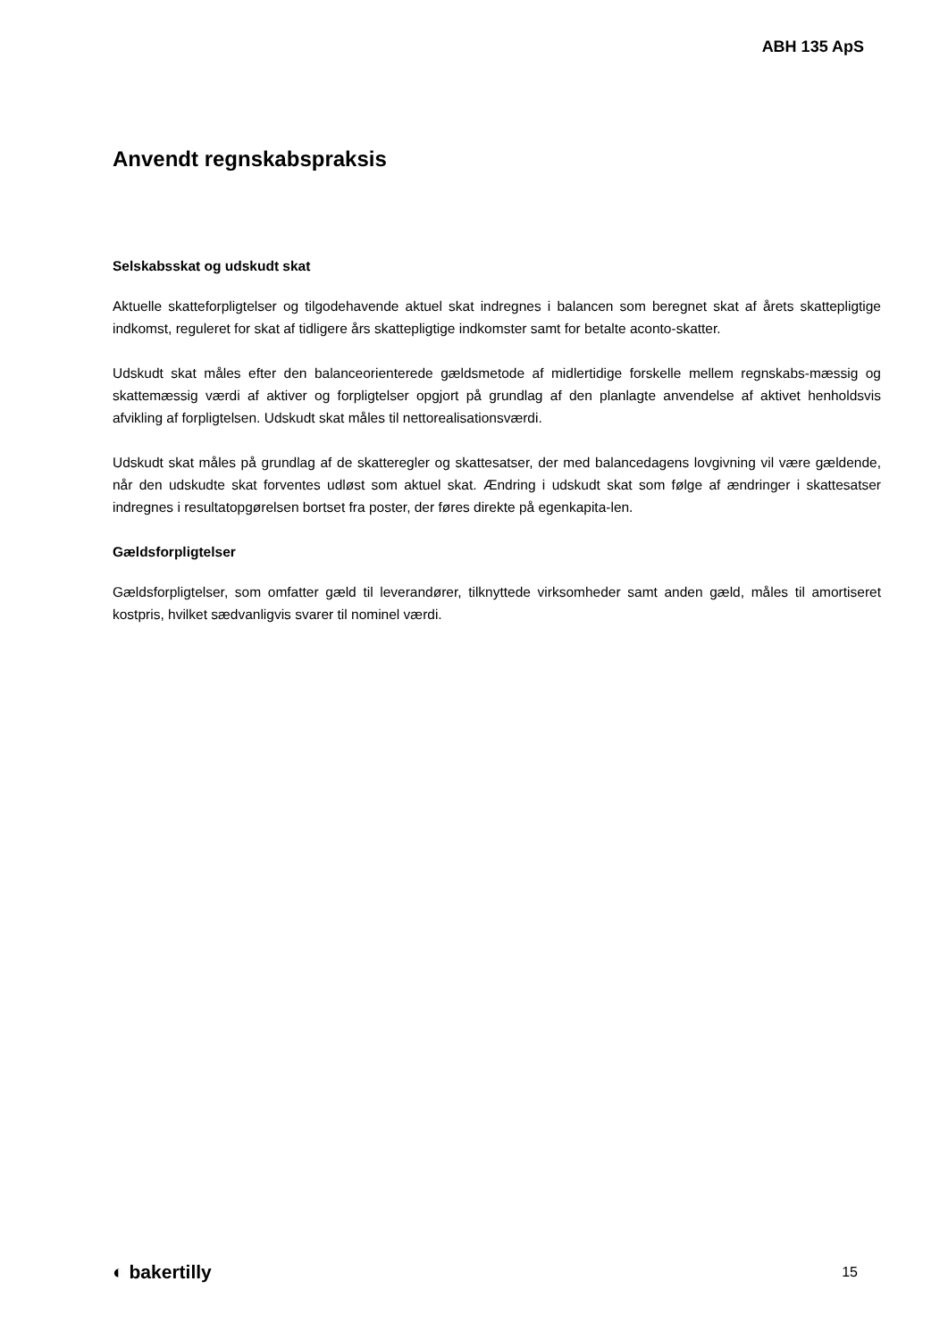ABH 135 ApS
Anvendt regnskabspraksis
Selskabsskat og udskudt skat
Aktuelle skatteforpligtelser og tilgodehavende aktuel skat indregnes i balancen som beregnet skat af årets skattepligtige indkomst, reguleret for skat af tidligere års skattepligtige indkomster samt for betalte aconto-skatter.
Udskudt skat måles efter den balanceorienterede gældsmetode af midlertidige forskelle mellem regnskabs-mæssig og skattemæssig værdi af aktiver og forpligtelser opgjort på grundlag af den planlagte anvendelse af aktivet henholdsvis afvikling af forpligtelsen. Udskudt skat måles til nettorealisationsværdi.
Udskudt skat måles på grundlag af de skatteregler og skattesatser, der med balancedagens lovgivning vil være gældende, når den udskudte skat forventes udløst som aktuel skat. Ændring i udskudt skat som følge af ændringer i skattesatser indregnes i resultatopgørelsen bortset fra poster, der føres direkte på egenkapita-len.
Gældsforpligtelser
Gældsforpligtelser, som omfatter gæld til leverandører, tilknyttede virksomheder samt anden gæld, måles til amortiseret kostpris, hvilket sædvanligvis svarer til nominel værdi.
◐ bakertilly 15